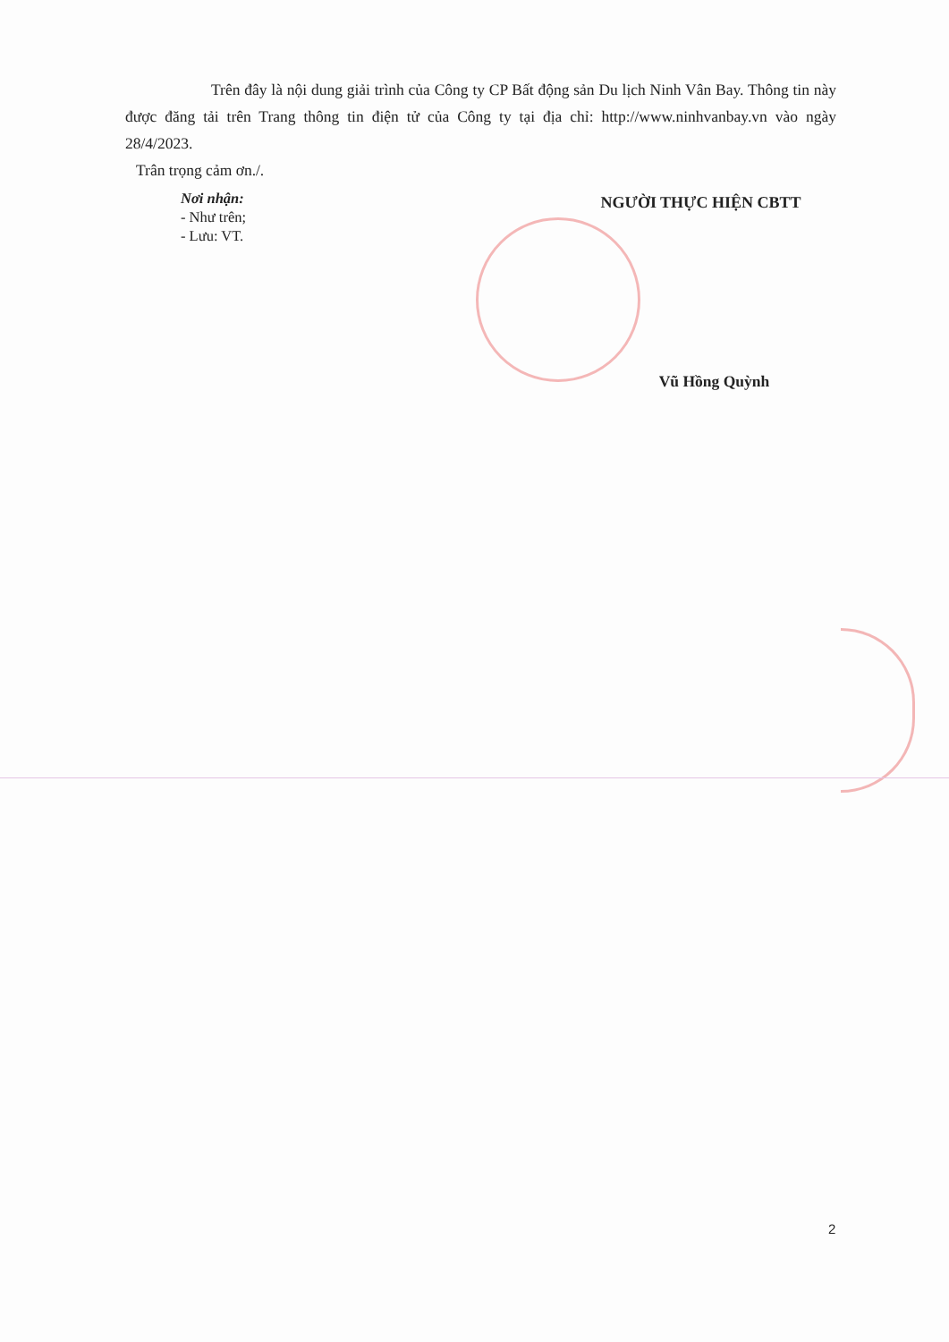Trên đây là nội dung giải trình của Công ty CP Bất động sản Du lịch Ninh Vân Bay. Thông tin này được đăng tải trên Trang thông tin điện tử của Công ty tại địa chỉ: http://www.ninhvanbay.vn vào ngày 28/4/2023.
Trân trọng cảm ơn./.
Nơi nhận:
- Như trên;
- Lưu: VT.
NGƯỜI THỰC HIỆN CBTT
Vũ Hồng Quỳnh
2